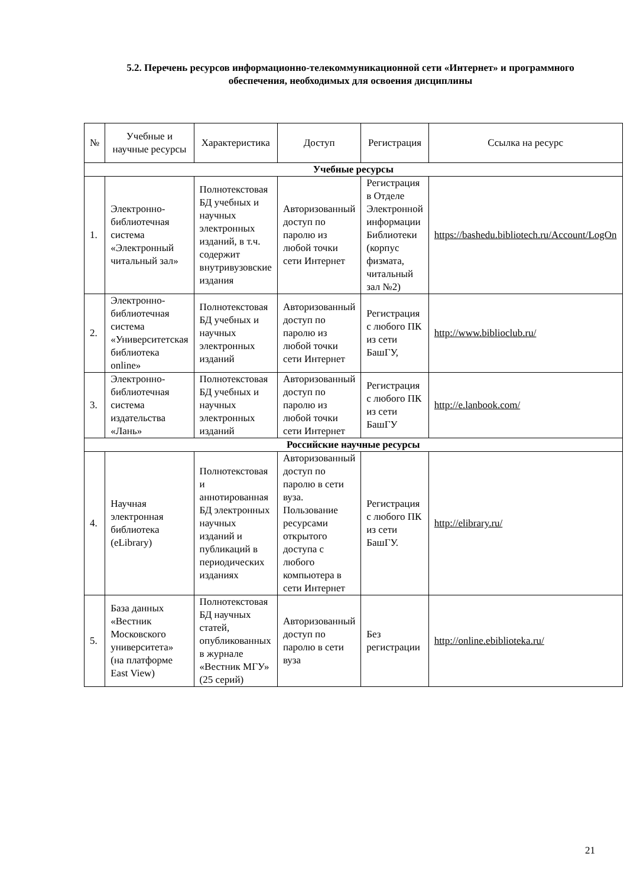5.2. Перечень ресурсов информационно-телекоммуникационной сети «Интернет» и программного обеспечения, необходимых для освоения дисциплины
| № | Учебные и научные ресурсы | Характеристика | Доступ | Регистрация | Ссылка на ресурс |
| --- | --- | --- | --- | --- | --- |
| Учебные ресурсы | | | | | |
| 1. | Электронно-библиотечная система «Электронный читальный зал» | Полнотекстовая БД учебных и научных электронных изданий, в т.ч. содержит внутривузовские издания | Авторизованный доступ по паролю из любой точки сети Интернет | Регистрация в Отделе Электронной информации Библиотеки (корпус физмата, читальный зал №2) | https://bashedu.bibliotech.ru/Account/LogOn |
| 2. | Электронно-библиотечная система «Университетская библиотека online» | Полнотекстовая БД учебных и научных электронных изданий | Авторизованный доступ по паролю из любой точки сети Интернет | Регистрация с любого ПК из сети БашГУ, | http://www.biblioclub.ru/ |
| 3. | Электронно-библиотечная система издательства «Лань» | Полнотекстовая БД учебных и научных электронных изданий | Авторизованный доступ по паролю из любой точки сети Интернет | Регистрация с любого ПК из сети БашГУ | http://e.lanbook.com/ |
| Российские научные ресурсы | | | | | |
| 4. | Научная электронная библиотека (eLibrary) | Полнотекстовая и аннотированная БД электронных научных изданий и публикаций в периодических изданиях | Авторизованный доступ по паролю в сети вуза. Пользование ресурсами открытого доступа с любого компьютера в сети Интернет | Регистрация с любого ПК из сети БашГУ. | http://elibrary.ru/ |
| 5. | База данных «Вестник Московского университета» (на платформе East View) | Полнотекстовая БД научных статей, опубликованных в журнале «Вестник МГУ» (25 серий) | Авторизованный доступ по паролю в сети вуза | Без регистрации | http://online.ebiblioteka.ru/ |
21